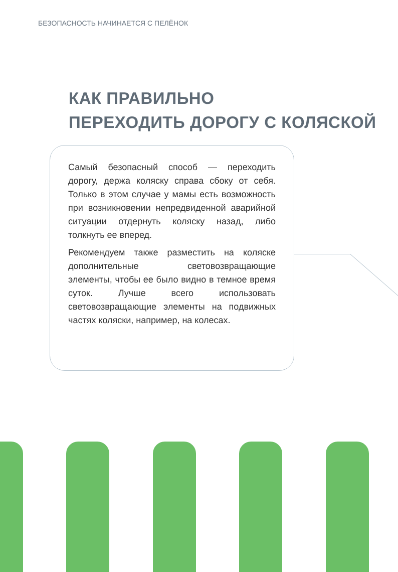БЕЗОПАСНОСТЬ НАЧИНАЕТСЯ С ПЕЛЁНОК
КАК ПРАВИЛЬНО
ПЕРЕХОДИТЬ ДОРОГУ С КОЛЯСКОЙ
Самый безопасный способ — переходить дорогу, держа коляску справа сбоку от себя. Только в этом случае у мамы есть возможность при возникновении непредвиденной аварийной ситуации отдернуть коляску назад, либо толкнуть ее вперед.
Рекомендуем также разместить на коляске дополнительные световозвращающие элементы, чтобы ее было видно в темное время суток. Лучше всего использовать световозвращающие элементы на подвижных частях коляски, например, на колесах.